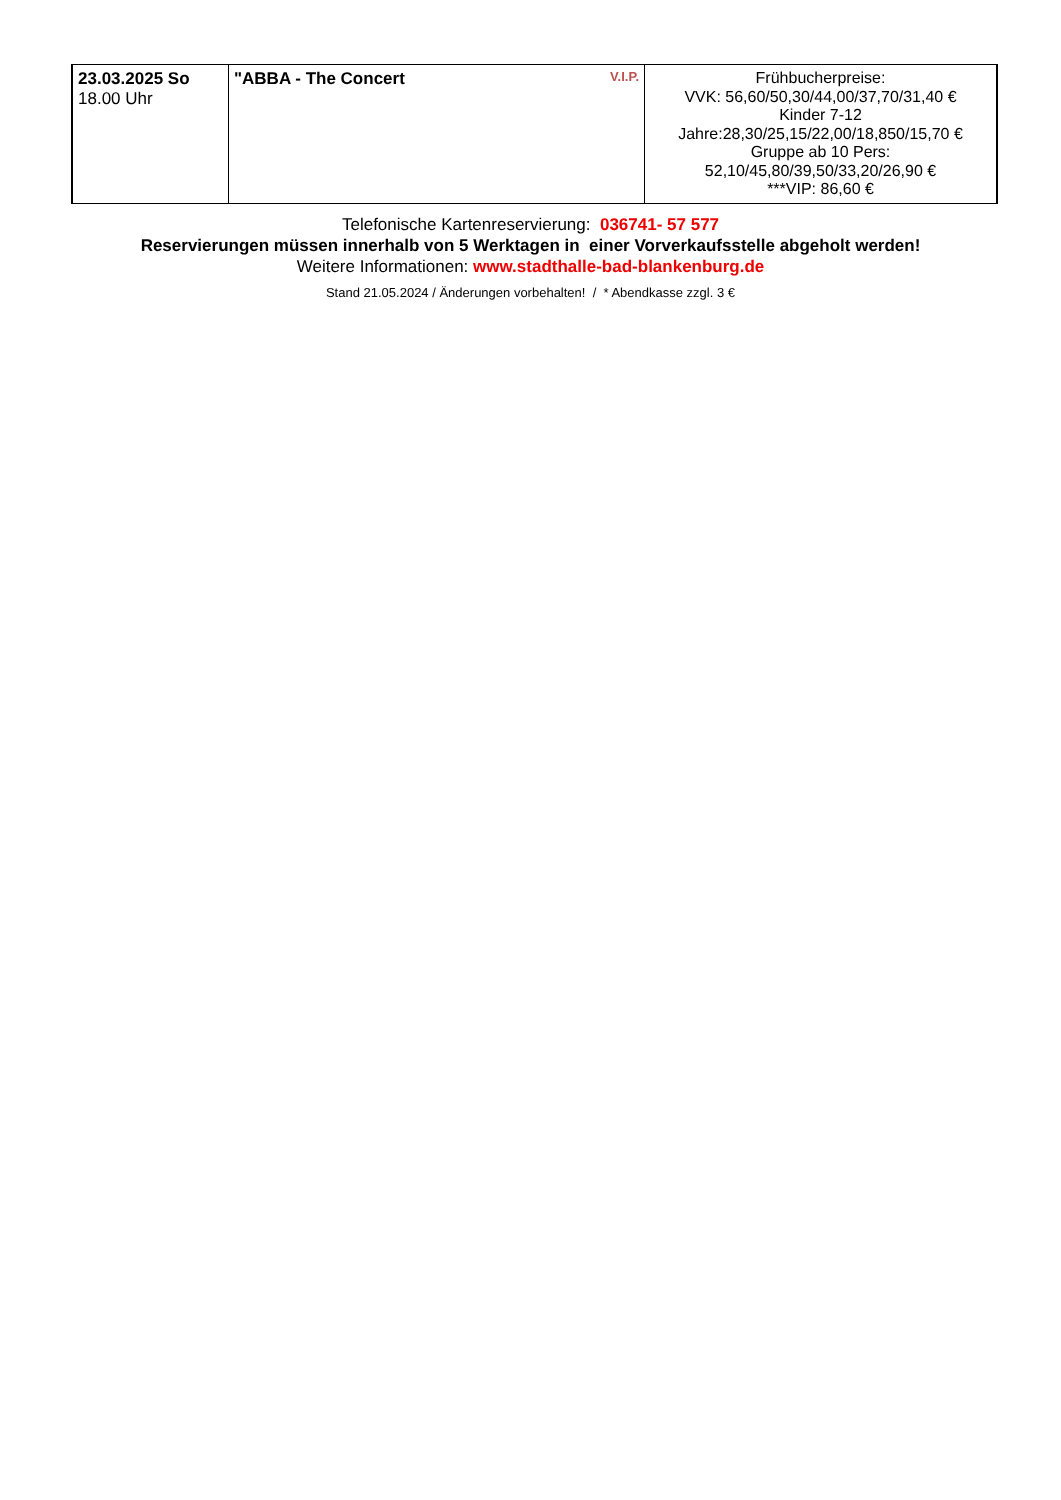| 23.03.2025 So 18.00 Uhr | V.I.P. "ABBA - The Concert | Frühbucherpreise: VVK: 56,60/50,30/44,00/37,70/31,40 € Kinder 7-12 Jahre:28,30/25,15/22,00/18,850/15,70 € Gruppe ab 10 Pers: 52,10/45,80/39,50/33,20/26,90 € ***VIP: 86,60 € |
Telefonische Kartenreservierung: 036741- 57 577
Reservierungen müssen innerhalb von 5 Werktagen in einer Vorverkaufsstelle abgeholt werden!
Weitere Informationen: www.stadthalle-bad-blankenburg.de
Stand 21.05.2024 / Änderungen vorbehalten! / * Abendkasse zzgl. 3 €